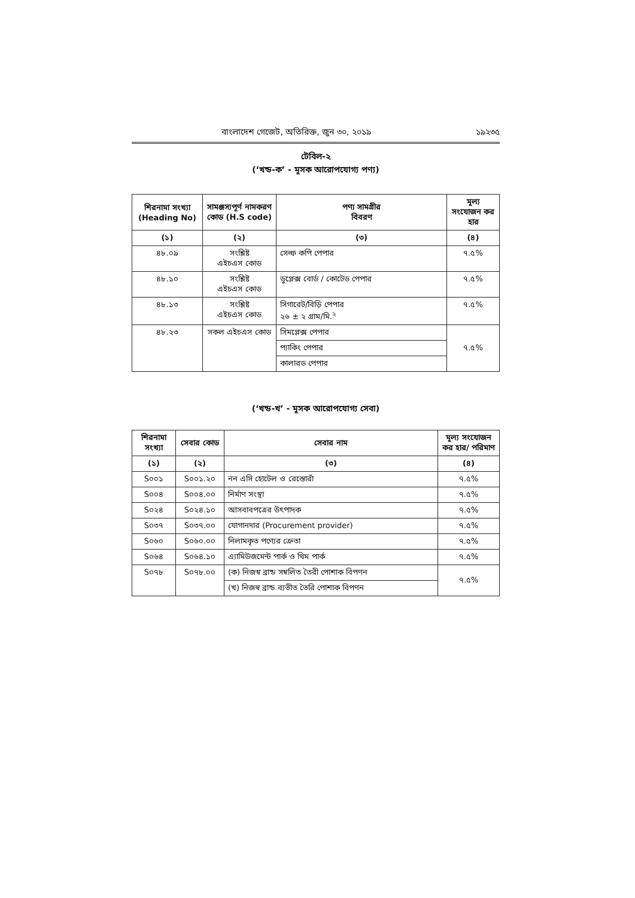বাংলাদেশ গেজেট, অতিরিক্ত, জুন ৩০, ২০১৯ ১৯২৩৫
টেবিল-২
(‘খন্ড-ক’ - মূসক আরোপযোগ্য পণ্য)
| শিরনামা সংখ্যা (Heading No) | সামঞ্জস্যপূর্ণ নামকরণ কোড (H.S code) | পণ্য সামগ্রীর বিবরণ | মূল্য সংযোজন কর হার |
| --- | --- | --- | --- |
| (১) | (২) | (৩) | (৪) |
| ৪৮.০৯ | সংশ্লিষ্ট এইচএস কোড | সেল্ফ কপি পেপার | ৭.৫% |
| ৪৮.১০ | সংশ্লিষ্ট এইচএস কোড | ডুপ্লেক্স বোর্ড / কোটেড পেপার | ৭.৫% |
| ৪৮.১৩ | সংশ্লিষ্ট এইচএস কোড | সিগারেট/বিড়ি পেপার ২৬ ± ২ গ্রাম/মি.<sup>২</sup> | ৭.৫% |
| ৪৮.২৩ | সকল এইচএস কোড | সিমপ্লেক্স পেপার | ৭.৫% |
| | | প্যাকিং পেপার | |
| | | কালারড পেপার | |
(‘খন্ড-খ’ - মূসক আরোপযোগ্য সেবা)
| শিরনামা সংখ্যা | সেবার কোড | সেবার নাম | মূল্য সংযোজন কর হার/ পরিমাণ |
| --- | --- | --- | --- |
| (১) | (২) | (৩) | (৪) |
| S০০১ | S০০১.২০ | নন এসি হোটেল ও রেস্তোরাঁ | ৭.৫% |
| S০০৪ | S০০৪.০০ | নির্মাণ সংস্থা | ৭.৫% |
| S০২৪ | S০২৪.১০ | আসবাবপত্রের উৎপাদক | ৭.৫% |
| S০৩৭ | S০৩৭.০০ | যোগানদার (Procurement provider) | ৭.৫% |
| S০৬০ | S০৬০.০০ | নিলামকৃত পণ্যের ক্রেতা | ৭.৫% |
| S০৬৪ | S০৬৪.১০ | এ্যামিউজমেন্ট পার্ক ও থিম পার্ক | ৭.৫% |
| S০৭৮ | S০৭৮.০০ | (ক) নিজস্ব ব্রান্ড সম্বলিত তৈরী পোশাক বিপণন | ৭.৫% |
| | | (খ) নিজস্ব ব্রান্ড ব্যতীত তৈরি পোশাক বিপণন | |